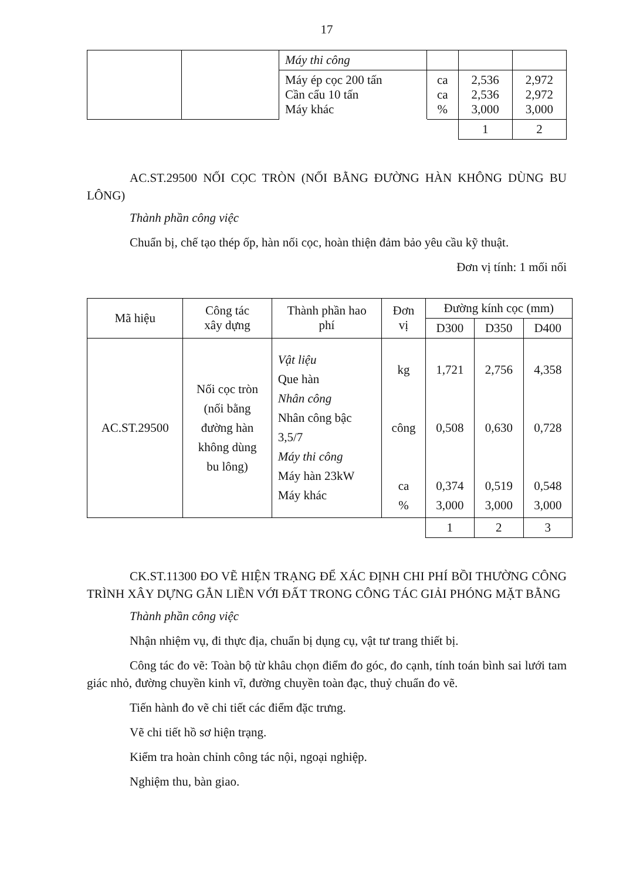17
| | | Máy thi công | | | |
| | | Máy ép cọc 200 tấn Cần cẩu 10 tấn Máy khác | ca ca % | 2,536 2,536 3,000 | 2,972 2,972 3,000 |
| | | | | 1 | 2 |
AC.ST.29500 NỐI CỌC TRÒN (NỐI BẰNG ĐƯỜNG HÀN KHÔNG DÙNG BU LÔNG)
Thành phần công việc
Chuẩn bị, chế tạo thép ốp, hàn nối cọc, hoàn thiện đảm bảo yêu cầu kỹ thuật.
Đơn vị tính: 1 mối nối
| Mã hiệu | Công tác xây dựng | Thành phần hao phí | Đơn vị | Đường kính cọc (mm) | | |
| | | | | D300 | D350 | D400 |
| AC.ST.29500 | Nối cọc tròn (nối bằng đường hàn không dùng bu lông) | Vật liệu Que hàn Nhân công Nhân công bậc 3,5/7 Máy thi công Máy hàn 23kW Máy khác | kg công ca % | 1,721 0,508 0,374 3,000 | 2,756 0,630 0,519 3,000 | 4,358 0,728 0,548 3,000 |
| | | | | 1 | 2 | 3 |
CK.ST.11300 ĐO VẼ HIỆN TRẠNG ĐỂ XÁC ĐỊNH CHI PHÍ BỒI THƯỜNG CÔNG TRÌNH XÂY DỰNG GẮN LIỀN VỚI ĐẤT TRONG CÔNG TÁC GIẢI PHÓNG MẶT BẰNG
Thành phần công việc
Nhận nhiệm vụ, đi thực địa, chuẩn bị dụng cụ, vật tư trang thiết bị.
Công tác đo vẽ: Toàn bộ từ khâu chọn điểm đo góc, đo cạnh, tính toán bình sai lưới tam giác nhỏ, đường chuyền kinh vĩ, đường chuyền toàn đạc, thuỷ chuẩn đo vẽ.
Tiến hành đo vẽ chi tiết các điểm đặc trưng.
Vẽ chi tiết hồ sơ hiện trạng.
Kiểm tra hoàn chỉnh công tác nội, ngoại nghiệp.
Nghiệm thu, bàn giao.